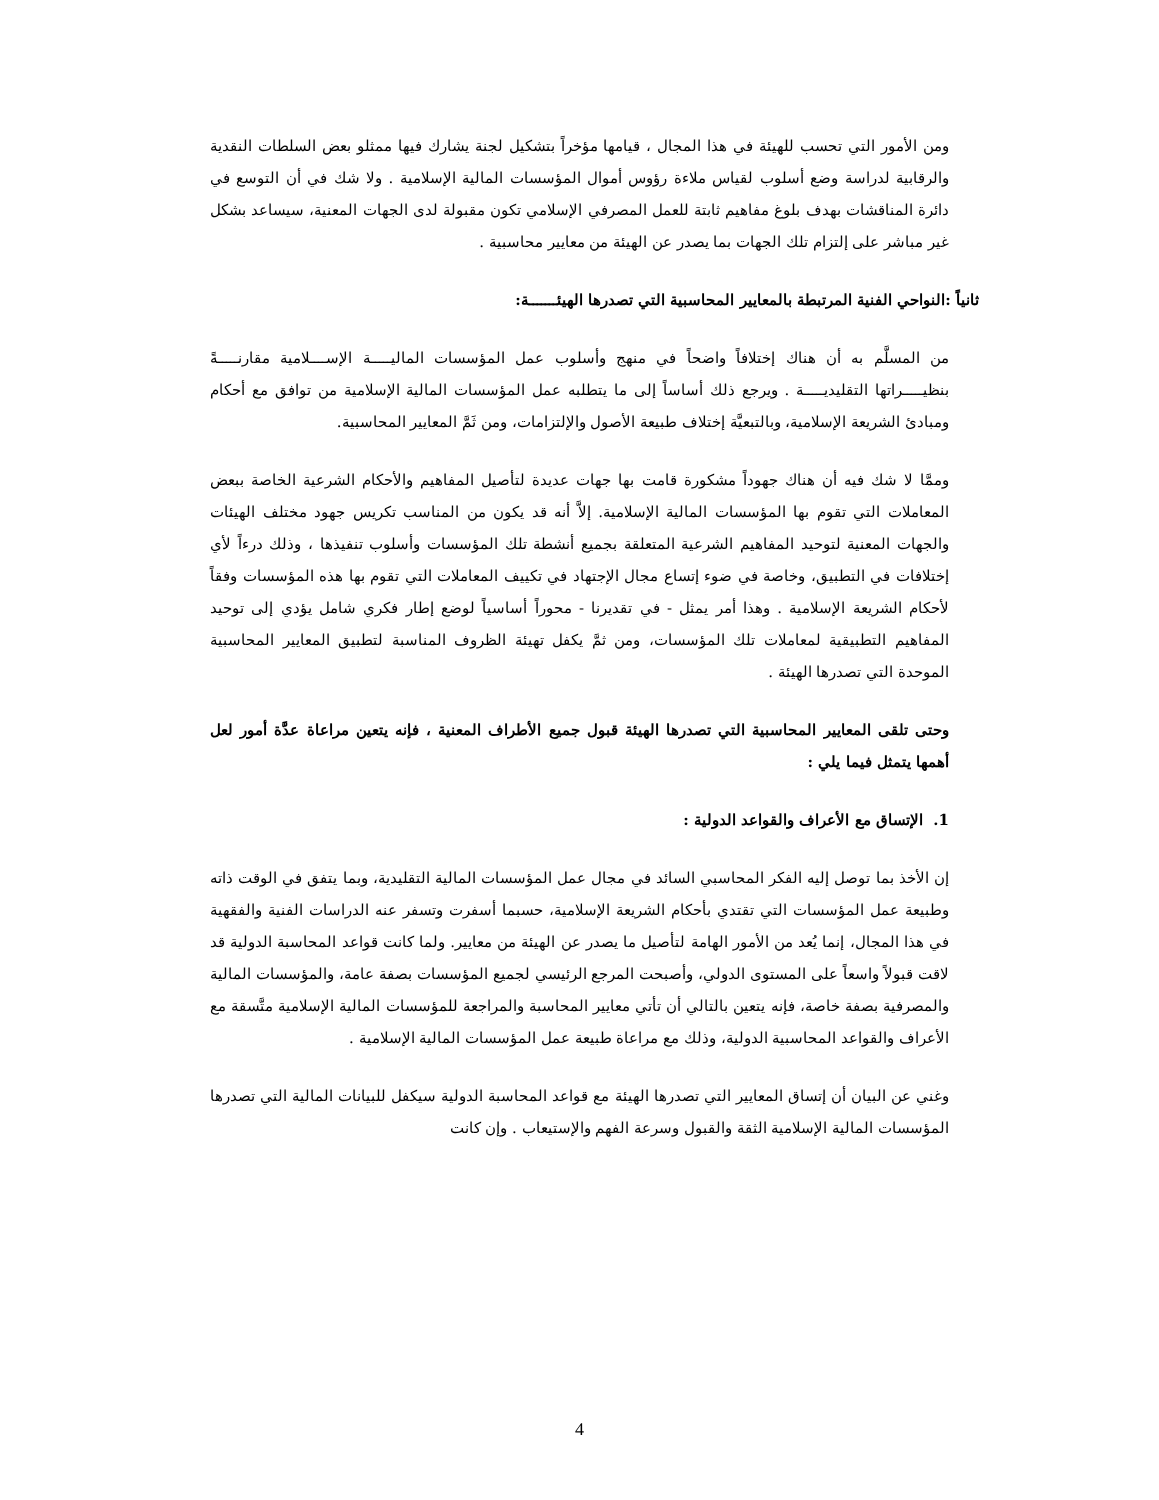ومن الأمور التي تحسب للهيئة في هذا المجال ، قيامها مؤخراً بتشكيل لجنة يشارك فيها ممثلو بعض السلطات النقدية والرقابية لدراسة وضع أسلوب لقياس ملاءة رؤوس أموال المؤسسات المالية الإسلامية . ولا شك في أن التوسع في دائرة المناقشات بهدف بلوغ مفاهيم ثابتة للعمل المصرفي الإسلامي تكون مقبولة لدى الجهات المعنية، سيساعد بشكل غير مباشر على إلتزام تلك الجهات بما يصدر عن الهيئة من معايير محاسبية .
ثانياً :النواحي الفنية المرتبطة بالمعايير المحاسبية التي تصدرها الهيئـــــــة:
من المسلَّم به أن هناك إختلافاً واضحاً في منهج وأسلوب عمل المؤسسات الماليـــــة الإســــلامية مقارنـــــةً بنظيـــــراتها التقليديـــــة . ويرجع ذلك أساساً إلى ما يتطلبه عمل المؤسسات المالية الإسلامية من توافق مع أحكام ومبادئ الشريعة الإسلامية، وبالتبعيَّة إختلاف طبيعة الأصول والإلتزامات، ومن ثَمَّ المعايير المحاسبية.
وممَّا لا شك فيه أن هناك جهوداً مشكورة قامت بها جهات عديدة لتأصيل المفاهيم والأحكام الشرعية الخاصة ببعض المعاملات التي تقوم بها المؤسسات المالية الإسلامية. إلاَّ أنه قد يكون من المناسب تكريس جهود مختلف الهيئات والجهات المعنية لتوحيد المفاهيم الشرعية المتعلقة بجميع أنشطة تلك المؤسسات وأسلوب تنفيذها ، وذلك درءاً لأي إختلافات في التطبيق، وخاصة في ضوء إتساع مجال الإجتهاد في تكييف المعاملات التي تقوم بها هذه المؤسسات وفقاً لأحكام الشريعة الإسلامية . وهذا أمر يمثل - في تقديرنا - محوراً أساسياً لوضع إطار فكري شامل يؤدي إلى توحيد المفاهيم التطبيقية لمعاملات تلك المؤسسات، ومن ثمَّ يكفل تهيئة الظروف المناسبة لتطبيق المعايير المحاسبية الموحدة التي تصدرها الهيئة .
وحتى تلقى المعايير المحاسبية التي تصدرها الهيئة قبول جميع الأطراف المعنية ، فإنه يتعين مراعاة عدَّة أمور لعل أهمها يتمثل فيما يلي :
1. الإتساق مع الأعراف والقواعد الدولية :
إن الأخذ بما توصل إليه الفكر المحاسبي السائد في مجال عمل المؤسسات المالية التقليدية، وبما يتفق في الوقت ذاته وطبيعة عمل المؤسسات التي تقتدي بأحكام الشريعة الإسلامية، حسبما أسفرت وتسفر عنه الدراسات الفنية والفقهية في هذا المجال، إنما يُعد من الأمور الهامة لتأصيل ما يصدر عن الهيئة من معايير. ولما كانت قواعد المحاسبة الدولية قد لاقت قبولاً واسعاً على المستوى الدولي، وأصبحت المرجع الرئيسي لجميع المؤسسات بصفة عامة، والمؤسسات المالية والمصرفية بصفة خاصة، فإنه يتعين بالتالي أن تأتي معايير المحاسبة والمراجعة للمؤسسات المالية الإسلامية متَّسقة مع الأعراف والقواعد المحاسبية الدولية، وذلك مع مراعاة طبيعة عمل المؤسسات المالية الإسلامية .
وغني عن البيان أن إتساق المعايير التي تصدرها الهيئة مع قواعد المحاسبة الدولية سيكفل للبيانات المالية التي تصدرها المؤسسات المالية الإسلامية الثقة والقبول وسرعة الفهم والإستيعاب . وإن كانت
4